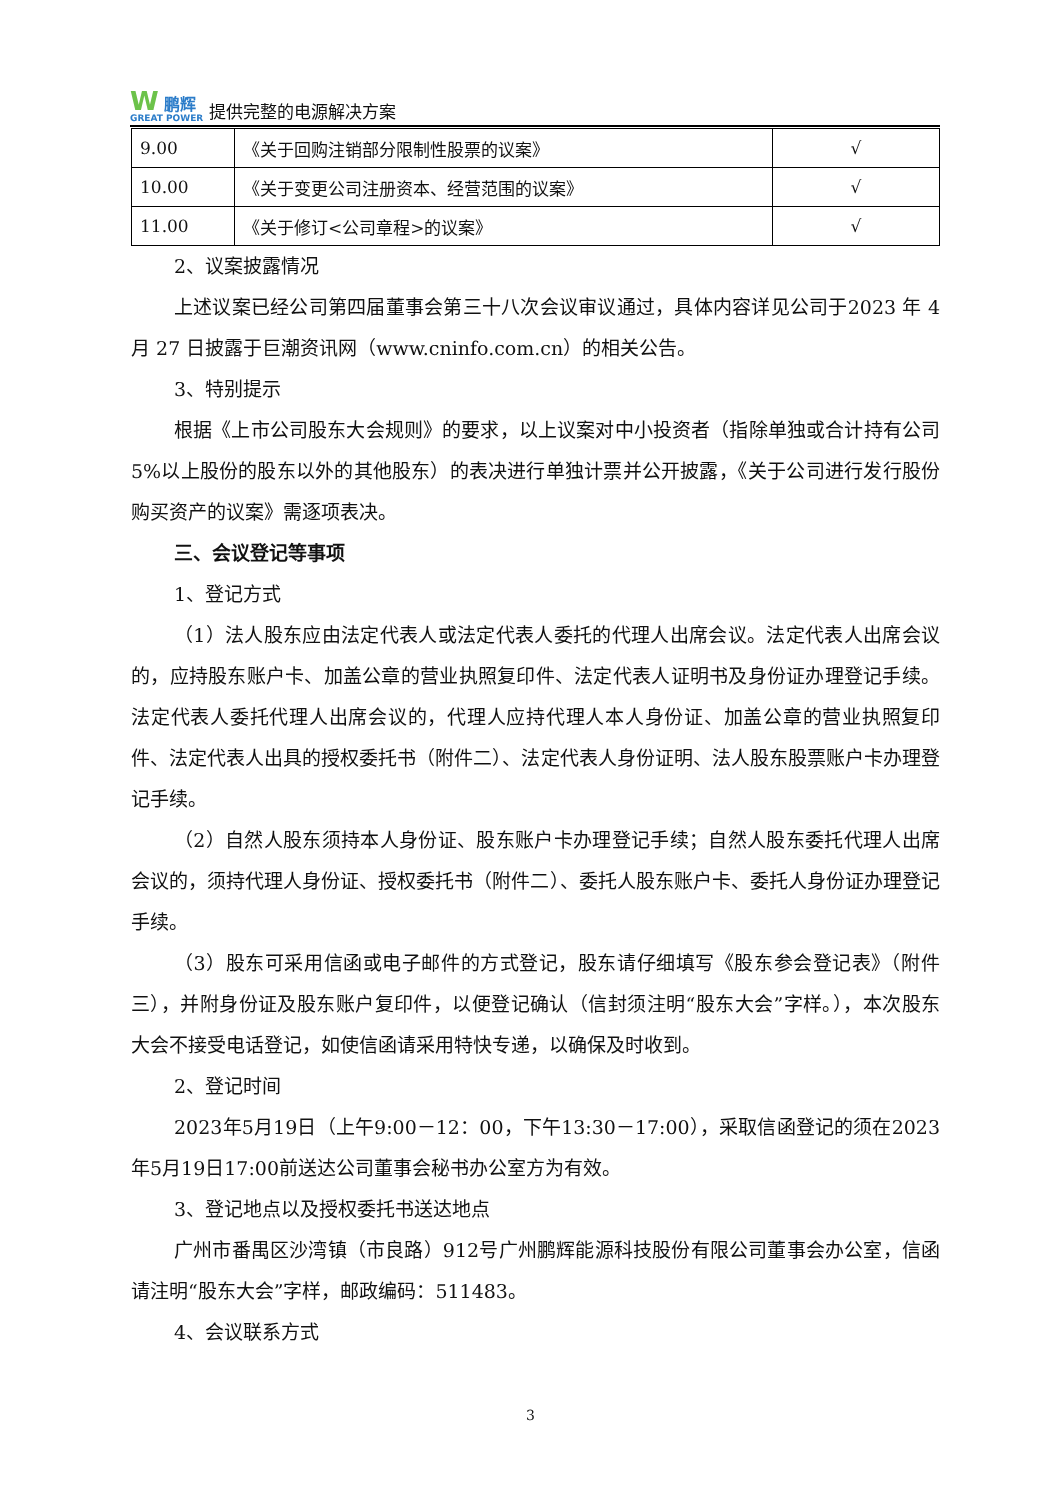W 鹏辉
GREAT POWER
提供完整的电源解决方案
| 9.00 | 《关于回购注销部分限制性股票的议案》 | √ |
| 10.00 | 《关于变更公司注册资本、经营范围的议案》 | √ |
| 11.00 | 《关于修订<公司章程>的议案》 | √ |
2、议案披露情况
上述议案已经公司第四届董事会第三十八次会议审议通过，具体内容详见公司于2023 年 4 月 27 日披露于巨潮资讯网（www.cninfo.com.cn）的相关公告。
3、特别提示
根据《上市公司股东大会规则》的要求，以上议案对中小投资者（指除单独或合计持有公司 5%以上股份的股东以外的其他股东）的表决进行单独计票并公开披露，《关于公司进行发行股份购买资产的议案》需逐项表决。
三、会议登记等事项
1、登记方式
（1）法人股东应由法定代表人或法定代表人委托的代理人出席会议。法定代表人出席会议的，应持股东账户卡、加盖公章的营业执照复印件、法定代表人证明书及身份证办理登记手续。法定代表人委托代理人出席会议的，代理人应持代理人本人身份证、加盖公章的营业执照复印件、法定代表人出具的授权委托书（附件二）、法定代表人身份证明、法人股东股票账户卡办理登记手续。
（2）自然人股东须持本人身份证、股东账户卡办理登记手续；自然人股东委托代理人出席会议的，须持代理人身份证、授权委托书（附件二）、委托人股东账户卡、委托人身份证办理登记手续。
（3）股东可采用信函或电子邮件的方式登记，股东请仔细填写《股东参会登记表》（附件三），并附身份证及股东账户复印件，以便登记确认（信封须注明“股东大会”字样。），本次股东大会不接受电话登记，如使信函请采用特快专递，以确保及时收到。
2、登记时间
2023年5月19日（上午9:00－12：00，下午13:30－17:00），采取信函登记的须在2023年5月19日17:00前送达公司董事会秘书办公室方为有效。
3、登记地点以及授权委托书送达地点
广州市番禺区沙湾镇（市良路）912号广州鹏辉能源科技股份有限公司董事会办公室，信函请注明“股东大会”字样，邮政编码：511483。
4、会议联系方式
3